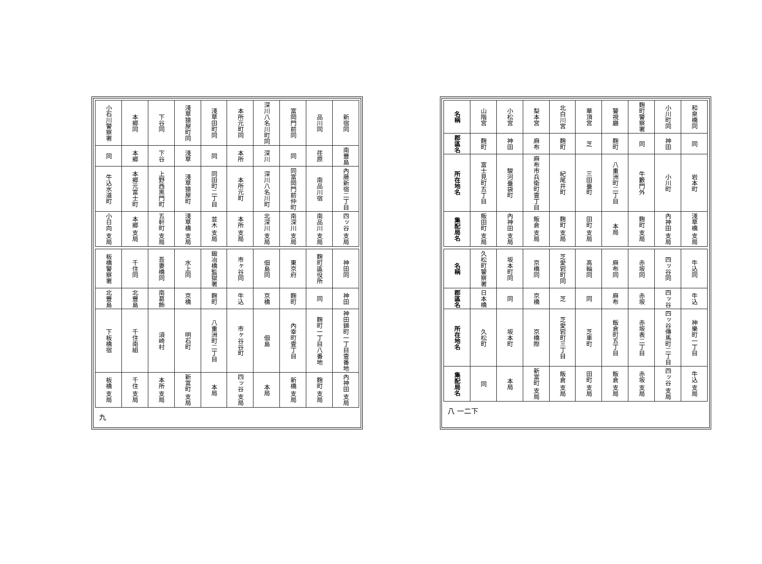| 小石川警察署 | 本郷同 | 下谷同 | 淺草猿屋町同 | 淺草田町同 | 本所元町同 | 深川八名川町同 | 富岡門前同 | 品川同 | 新宿同 |
| 同 | 本郷 | 下谷 | 淺草 | 同 | 本所 | 深川 | 同 | 荏原 | 南豐島 |
| 牛込水道町 | 本郷元富士町 | 上野西黑門町 | 淺草猿屋町 | 同田町二丁目 | 本所元町 | 深川八名川町 | 同富岡門前仲町 | 南品川宿 | 內藤新宿二丁目 |
| 小日向 支局 | 本郷 支局 | 五軒町 支局 | 淺草橋 支局 | 並木 支局 | 本所 支局 | 北深川 支局 | 南深川 支局 | 南品川 支局 | 四ッ谷 支局 |
| 板橋警察署 | 千住同 | 吾妻橋同 | 水上同 | 鍛冶橋監獄署 | 市ヶ谷同 | 佃島同 | 東京府 | 麴町區役所 | 神田同 |
| 北豐島 | 北豐島 | 南葛飾 | 京橋 | 麴町 | 牛込 | 京橋 | 麴町 | 同 | 神田 |
| 下板橋宿 | 千住南組 | 須崎村 | 明石町 | 八重洲町二丁目 | 市ヶ谷谷町 | 佃島 | 內幸町壹丁目 | 麴町一丁目八番地 | 神田錦町一丁目壹番地 |
| 板橋 支局 | 千住 支局 | 本所 支局 | 新富町 支局 | 本局 | 四ッ谷 支局 | 本局 | 新橋 支局 | 麴町 支局 | 內神田 支局 |
九
| 名稱 | 山階宮 | 小松宮 | 梨本宮 | 北白川宮 | 華頂宮 | 警視廳 | 麴町警察署 | 小川町同 | 和泉橋同 |
| 郡區名 | 麴町 | 神田 | 麻布 | 麴町 | 芝 | 麴町 | 同 | 神田 | 同 |
| 所在地名 | 富士見町五丁目 | 駿河臺袋町 | 麻布市兵衛町壹丁目 | 紀尾井町 | 三田臺町 | 八重洲町二丁目 | 牛籔門外 | 小川町 | 岩本町 |
| 集配局名 | 飯田町 支局 | 內神田 支局 | 飯倉 支局 | 麴町 支局 | 田町 支局 | 本局 | 麴町 支局 | 內神田 支局 | 淺草橋 支局 |
| 名稱 | 久松町警察署 | 坂本町同 | 京橋同 | 芝愛宕町同 | 高輪同 | 麻布同 | 赤坂同 | 四ッ谷同 | 牛込同 |
| 郡區名 | 日本橋 | 同 | 京橋 | 芝 | 同 | 麻布 | 赤坂 | 四ッ谷 | 牛込 |
| 所在地名 | 久松町 | 坂本町 | 京橋際 | 芝愛宕町三丁目 | 芝車町 | 飯倉町五丁目 | 赤坂表二丁目 | 四ッ谷傳馬町二丁目 | 神樂町一丁目 |
| 集配局名 | 同 | 本局 | 新富町 支局 | 飯倉 支局 | 田町 支局 | 飯倉 支局 | 赤坂 支局 | 四ッ谷 支局 | 牛込 支局 |
八 一二下